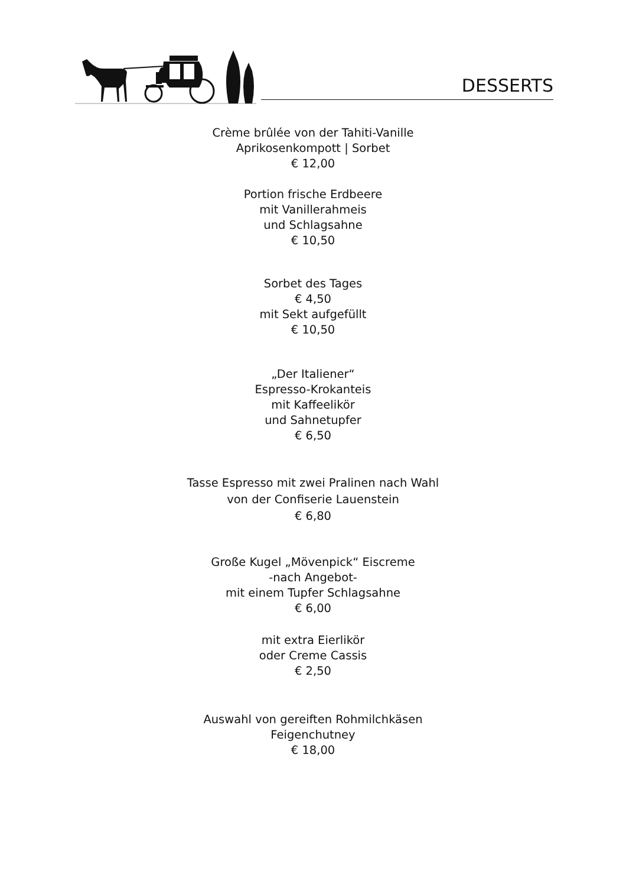DESSERTS
Crème brûlée von der Tahiti-Vanille
Aprikosenkompott | Sorbet
€ 12,00
Portion frische Erdbeere
mit Vanillerahmeis
und Schlagsahne
€ 10,50
Sorbet des Tages
€ 4,50
mit Sekt aufgefüllt
€ 10,50
„Der Italiener“
Espresso-Krokanteis
mit Kaffeelikör
und Sahnetupfer
€ 6,50
Tasse Espresso mit zwei Pralinen nach Wahl
von der Confiserie Lauenstein
€ 6,80
Große Kugel „Mövenpick“ Eiscreme
-nach Angebot-
mit einem Tupfer Schlagsahne
€ 6,00
mit extra Eierlikör
oder Creme Cassis
€ 2,50
Auswahl von gereiften Rohmilchkäsen
Feigenchutney
€ 18,00